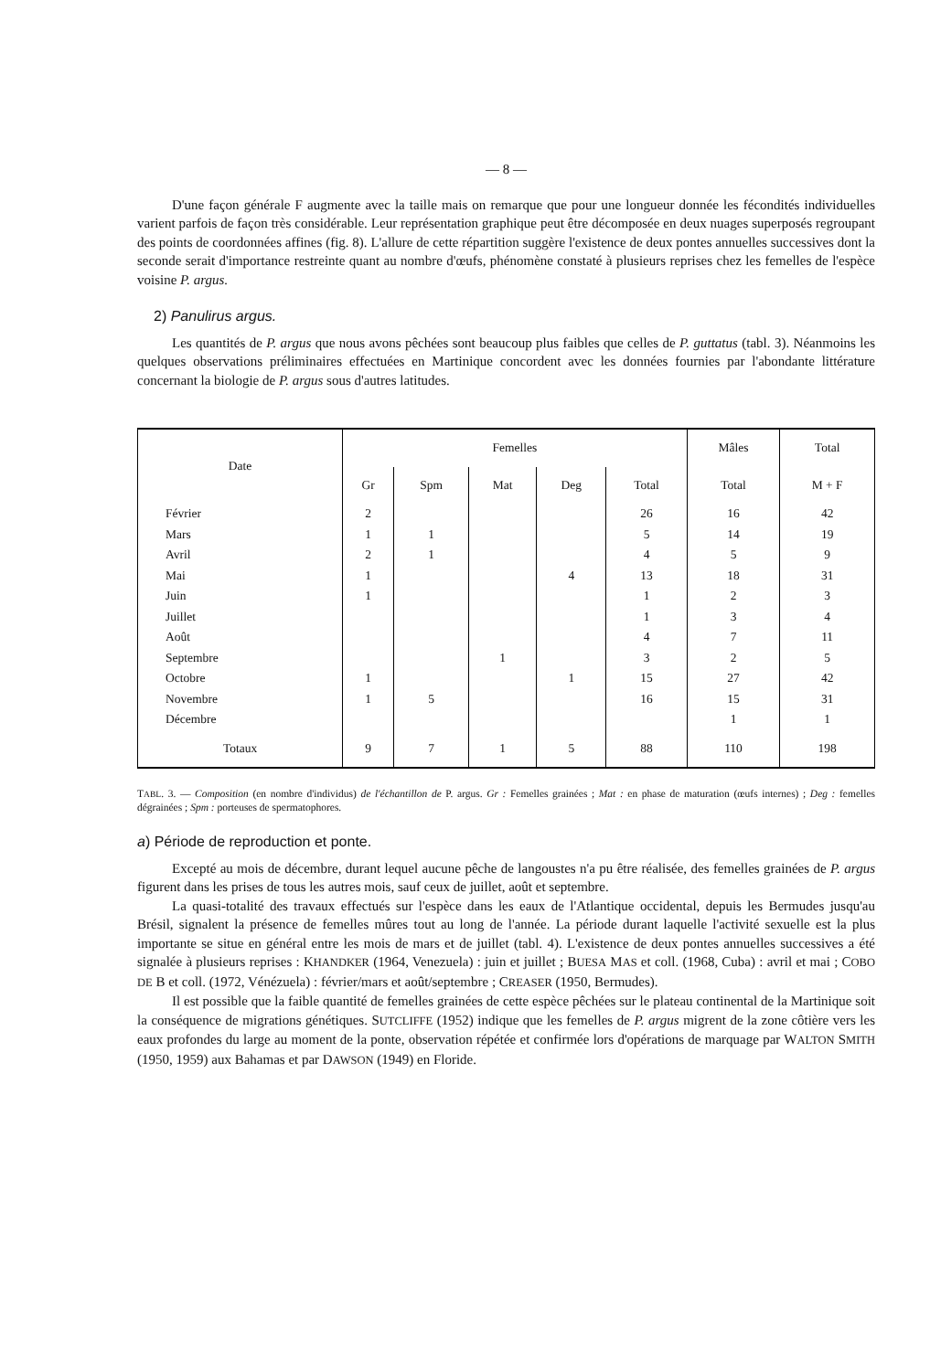— 8 —
D'une façon générale F augmente avec la taille mais on remarque que pour une longueur donnée les fécondités individuelles varient parfois de façon très considérable. Leur représentation graphique peut être décomposée en deux nuages superposés regroupant des points de coordonnées affines (fig. 8). L'allure de cette répartition suggère l'existence de deux pontes annuelles successives dont la seconde serait d'importance restreinte quant au nombre d'œufs, phénomène constaté à plusieurs reprises chez les femelles de l'espèce voisine P. argus.
2) Panulirus argus.
Les quantités de P. argus que nous avons pêchées sont beaucoup plus faibles que celles de P. guttatus (tabl. 3). Néanmoins les quelques observations préliminaires effectuées en Martinique concordent avec les données fournies par l'abondante littérature concernant la biologie de P. argus sous d'autres latitudes.
| Date | Femelles | | | | | Mâles | Total |
| --- | --- | --- | --- | --- | --- | --- | --- |
| | Gr | Spm | Mat | Deg | Total | Total | M + F |
| Février | 2 | | | | 26 | 16 | 42 |
| Mars | 1 | 1 | | | 5 | 14 | 19 |
| Avril | 2 | 1 | | | 4 | 5 | 9 |
| Mai | 1 | | | 4 | 13 | 18 | 31 |
| Juin | 1 | | | | 1 | 2 | 3 |
| Juillet | | | | | 1 | 3 | 4 |
| Août | | | | | 4 | 7 | 11 |
| Septembre | | | 1 | | 3 | 2 | 5 |
| Octobre | 1 | | | 1 | 15 | 27 | 42 |
| Novembre | 1 | 5 | | | 16 | 15 | 31 |
| Décembre | | | | | | 1 | 1 |
| Totaux | 9 | 7 | 1 | 5 | 88 | 110 | 198 |
TABL. 3. — Composition (en nombre d'individus) de l'échantillon de P. argus. Gr : Femelles grainées ; Mat : en phase de maturation (œufs internes) ; Deg : femelles dégrainées ; Spm : porteuses de spermatophores.
a) Période de reproduction et ponte.
Excepté au mois de décembre, durant lequel aucune pêche de langoustes n'a pu être réalisée, des femelles grainées de P. argus figurent dans les prises de tous les autres mois, sauf ceux de juillet, août et septembre.
La quasi-totalité des travaux effectués sur l'espèce dans les eaux de l'Atlantique occidental, depuis les Bermudes jusqu'au Brésil, signalent la présence de femelles mûres tout au long de l'année. La période durant laquelle l'activité sexuelle est la plus importante se situe en général entre les mois de mars et de juillet (tabl. 4). L'existence de deux pontes annuelles successives a été signalée à plusieurs reprises : KHANDKER (1964, Venezuela) : juin et juillet ; BUESA MAS et coll. (1968, Cuba) : avril et mai ; COBO DE B et coll. (1972, Vénézuela) : février/mars et août/septembre ; CREASER (1950, Bermudes).
Il est possible que la faible quantité de femelles grainées de cette espèce pêchées sur le plateau continental de la Martinique soit la conséquence de migrations génétiques. SUTCLIFFE (1952) indique que les femelles de P. argus migrent de la zone côtière vers les eaux profondes du large au moment de la ponte, observation répétée et confirmée lors d'opérations de marquage par WALTON SMITH (1950, 1959) aux Bahamas et par DAWSON (1949) en Floride.